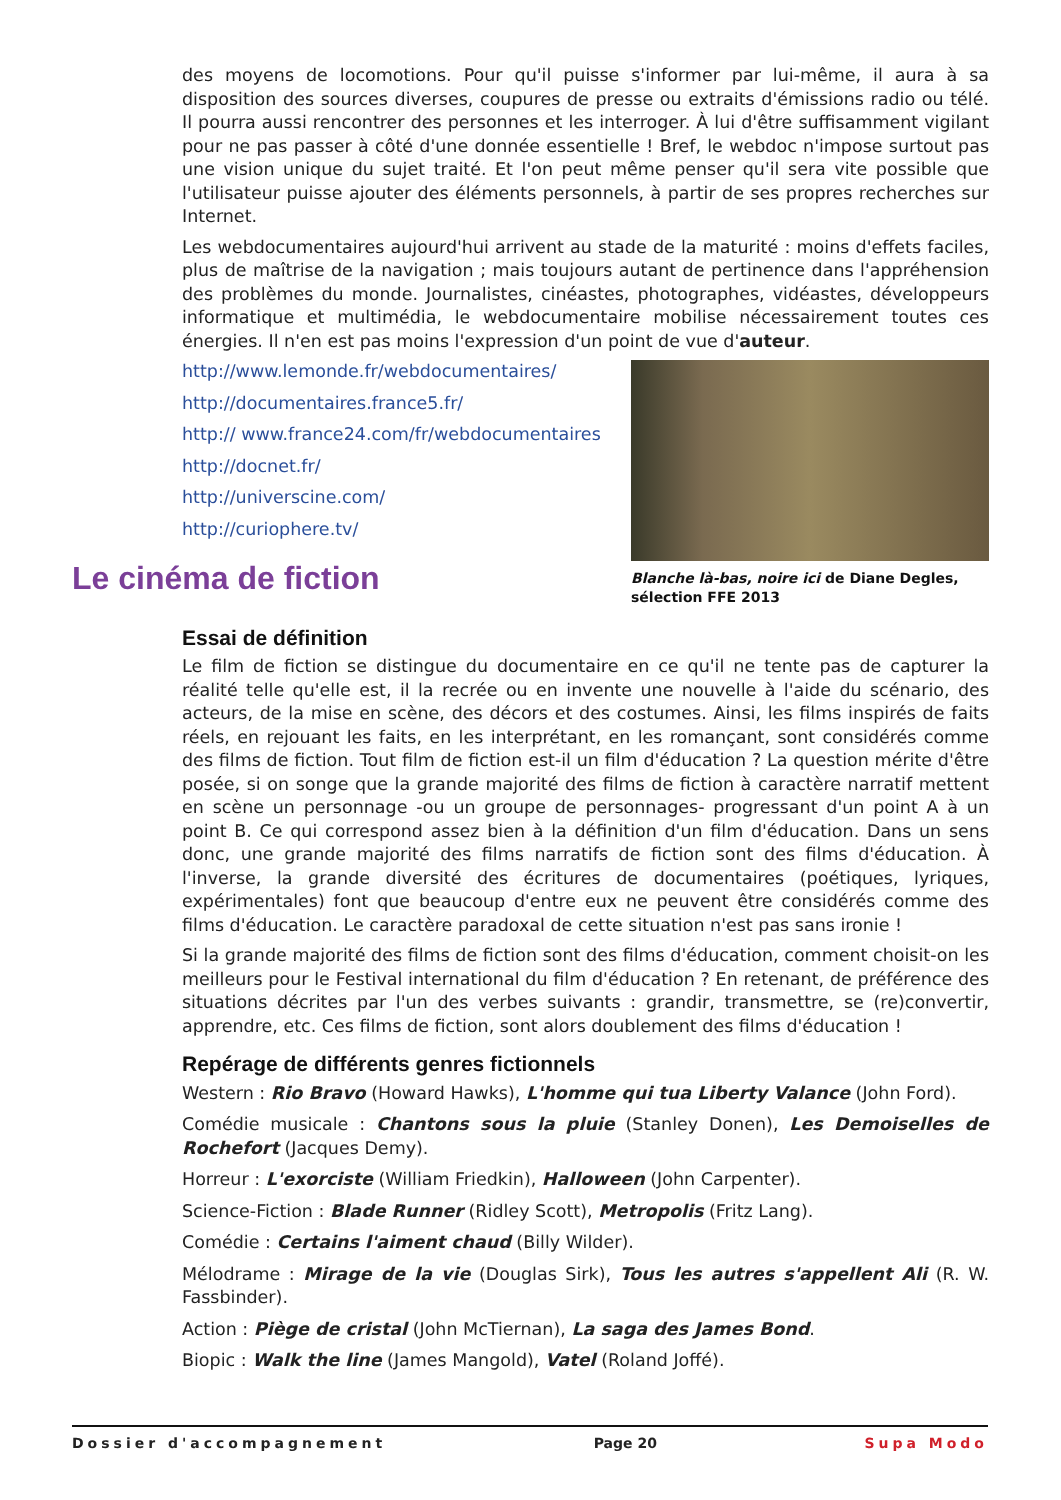des moyens de locomotions. Pour qu'il puisse s'informer par lui-même, il aura à sa disposition des sources diverses, coupures de presse ou extraits d'émissions radio ou télé. Il pourra aussi rencontrer des personnes et les interroger. À lui d'être suffisamment vigilant pour ne pas passer à côté d'une donnée essentielle ! Bref, le webdoc n'impose surtout pas une vision unique du sujet traité. Et l'on peut même penser qu'il sera vite possible que l'utilisateur puisse ajouter des éléments personnels, à partir de ses propres recherches sur Internet.
Les webdocumentaires aujourd'hui arrivent au stade de la maturité : moins d'effets faciles, plus de maîtrise de la navigation ; mais toujours autant de pertinence dans l'appréhension des problèmes du monde. Journalistes, cinéastes, photographes, vidéastes, développeurs informatique et multimédia, le webdocumentaire mobilise nécessairement toutes ces énergies. Il n'en est pas moins l'expression d'un point de vue d'auteur.
http://www.lemonde.fr/webdocumentaires/
http://documentaires.france5.fr/
http:// www.france24.com/fr/webdocumentaires
http://docnet.fr/
http://universcine.com/
http://curiophere.tv/
Blanche là-bas, noire ici de Diane Degles,
sélection FFE 2013
Le cinéma de fiction
Essai de définition
Le film de fiction se distingue du documentaire en ce qu'il ne tente pas de capturer la réalité telle qu'elle est, il la recrée ou en invente une nouvelle à l'aide du scénario, des acteurs, de la mise en scène, des décors et des costumes. Ainsi, les films inspirés de faits réels, en rejouant les faits, en les interprétant, en les romançant, sont considérés comme des films de fiction. Tout film de fiction est-il un film d'éducation ? La question mérite d'être posée, si on songe que la grande majorité des films de fiction à caractère narratif mettent en scène un personnage -ou un groupe de personnages- progressant d'un point A à un point B. Ce qui correspond assez bien à la définition d'un film d'éducation. Dans un sens donc, une grande majorité des films narratifs de fiction sont des films d'éducation. À l'inverse, la grande diversité des écritures de documentaires (poétiques, lyriques, expérimentales) font que beaucoup d'entre eux ne peuvent être considérés comme des films d'éducation. Le caractère paradoxal de cette situation n'est pas sans ironie !
Si la grande majorité des films de fiction sont des films d'éducation, comment choisit-on les meilleurs pour le Festival international du film d'éducation ? En retenant, de préférence des situations décrites par l'un des verbes suivants : grandir, transmettre, se (re)convertir, apprendre, etc. Ces films de fiction, sont alors doublement des films d'éducation !
Repérage de différents genres fictionnels
Western : Rio Bravo (Howard Hawks), L'homme qui tua Liberty Valance (John Ford).
Comédie musicale : Chantons sous la pluie (Stanley Donen), Les Demoiselles de Rochefort (Jacques Demy).
Horreur : L'exorciste (William Friedkin), Halloween (John Carpenter).
Science-Fiction : Blade Runner (Ridley Scott), Metropolis (Fritz Lang).
Comédie : Certains l'aiment chaud (Billy Wilder).
Mélodrame : Mirage de la vie (Douglas Sirk), Tous les autres s'appellent Ali (R. W. Fassbinder).
Action : Piège de cristal (John McTiernan), La saga des James Bond.
Biopic : Walk the line (James Mangold), Vatel (Roland Joffé).
Dossier d'accompagnement Page 20 Supa Modo